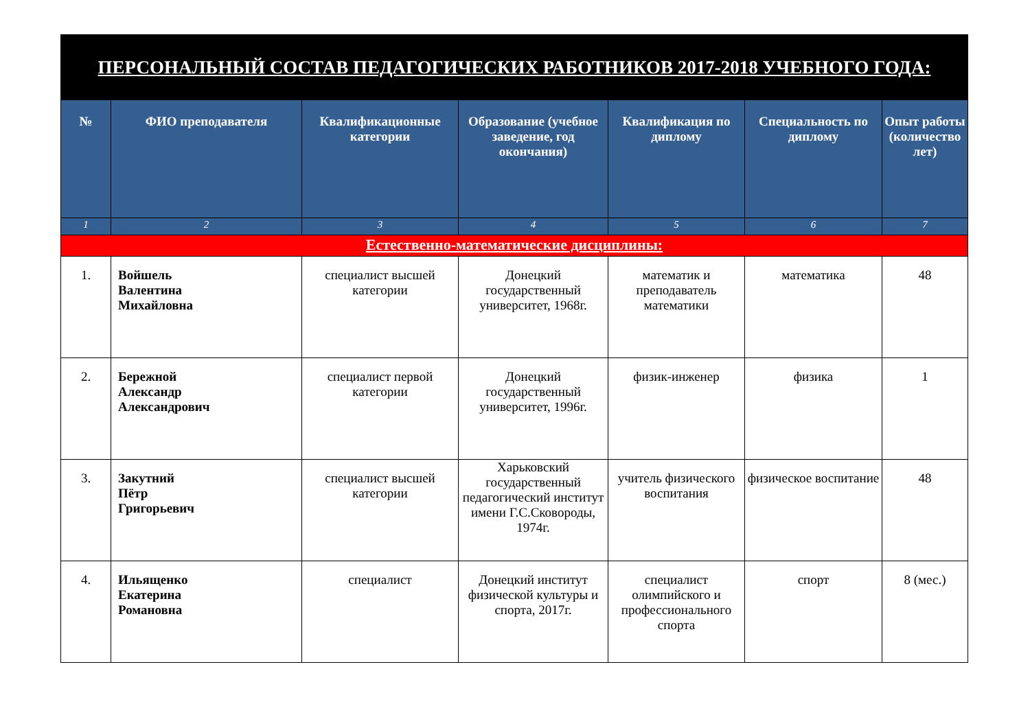| ПЕРСОНАЛЬНЫЙ СОСТАВ ПЕДАГОГИЧЕСКИХ РАБОТНИКОВ 2017-2018 УЧЕБНОГО ГОДА: | | | | | | |
| № | ФИО преподавателя | Квалификационные категории | Образование (учебное заведение, год окончания) | Квалификация по диплому | Специальность по диплому | Опыт работы (количество лет) |
| 1 | 2 | 3 | 4 | 5 | 6 | 7 |
| Естественно-математические дисциплины: | | | | | | |
| 1. | Войшель Валентина Михайловна | специалист высшей категории | Донецкий государственный университет, 1968г. | математик и преподаватель математики | математика | 48 |
| 2. | Бережной Александр Александрович | специалист первой категории | Донецкий государственный университет, 1996г. | физик-инженер | физика | 1 |
| 3. | Закутний Пётр Григорьевич | специалист высшей категории | Харьковский государственный педагогический институт имени Г.С.Сковороды, 1974г. | учитель физического воспитания | физическое воспитание | 48 |
| 4. | Ильященко Екатерина Романовна | специалист | Донецкий институт физической культуры и спорта, 2017г. | специалист олимпийского и профессионального спорта | спорт | 8 (мес.) |